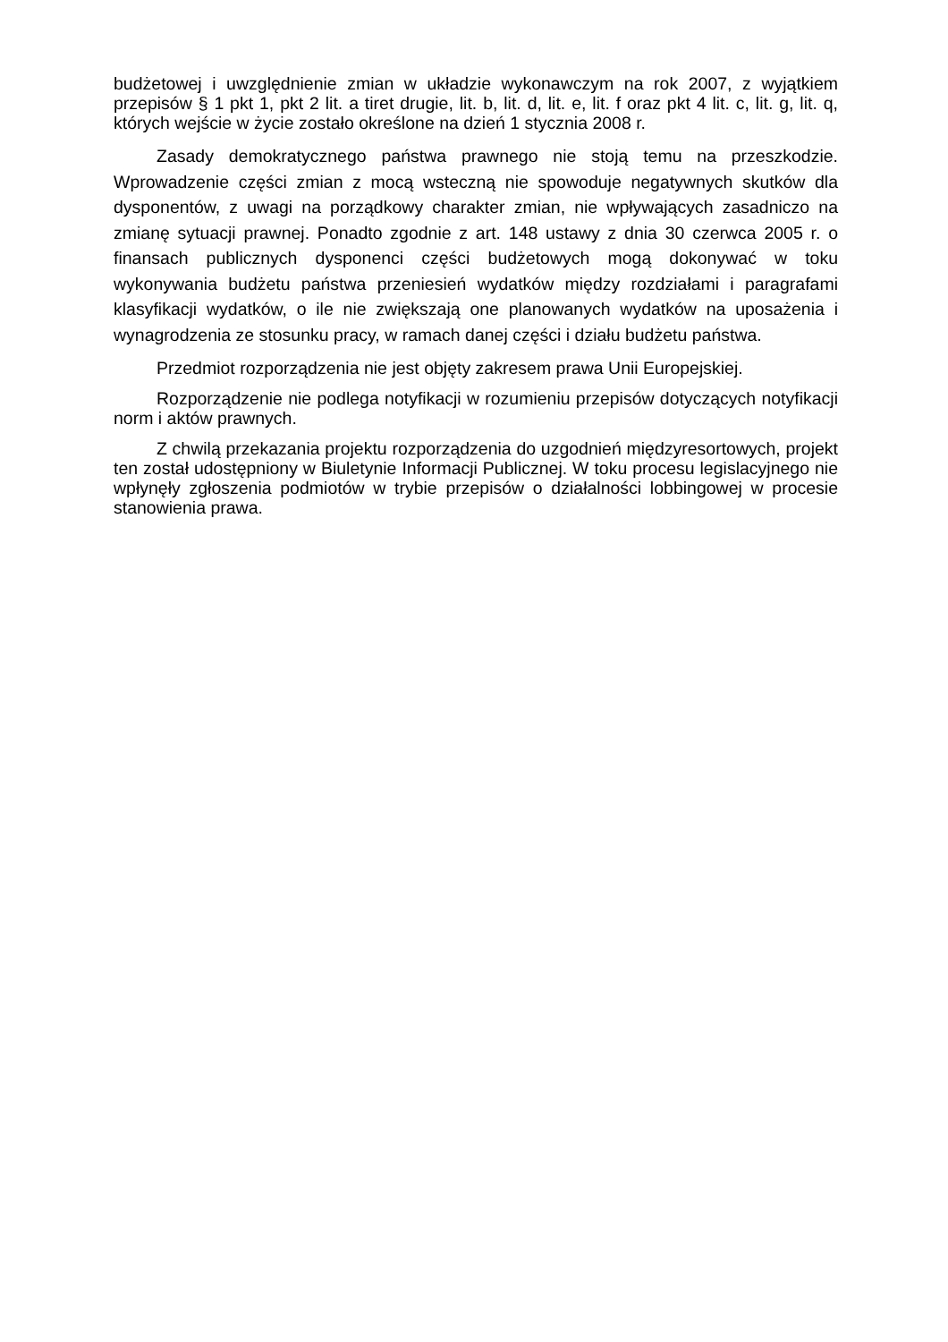budżetowej i uwzględnienie zmian w układzie wykonawczym na rok 2007, z wyjątkiem przepisów § 1 pkt 1, pkt 2 lit. a tiret drugie, lit. b, lit. d, lit. e, lit. f oraz pkt 4 lit. c, lit. g, lit. q, których wejście w życie zostało określone na dzień 1 stycznia 2008 r.
Zasady demokratycznego państwa prawnego nie stoją temu na przeszkodzie. Wprowadzenie części zmian z mocą wsteczną nie spowoduje negatywnych skutków dla dysponentów, z uwagi na porządkowy charakter zmian, nie wpływających zasadniczo na zmianę sytuacji prawnej. Ponadto zgodnie z art. 148 ustawy z dnia 30 czerwca 2005 r. o finansach publicznych dysponenci części budżetowych mogą dokonywać w toku wykonywania budżetu państwa przeniesień wydatków między rozdziałami i paragrafami klasyfikacji wydatków, o ile nie zwiększają one planowanych wydatków na uposażenia i wynagrodzenia ze stosunku pracy, w ramach danej części i działu budżetu państwa.
Przedmiot rozporządzenia nie jest objęty zakresem prawa Unii Europejskiej.
Rozporządzenie nie podlega notyfikacji w rozumieniu przepisów dotyczących notyfikacji norm i aktów prawnych.
Z chwilą przekazania projektu rozporządzenia do uzgodnień międzyresortowych, projekt ten został udostępniony w Biuletynie Informacji Publicznej. W toku procesu legislacyjnego nie wpłynęły zgłoszenia podmiotów w trybie przepisów o działalności lobbingowej w procesie stanowienia prawa.